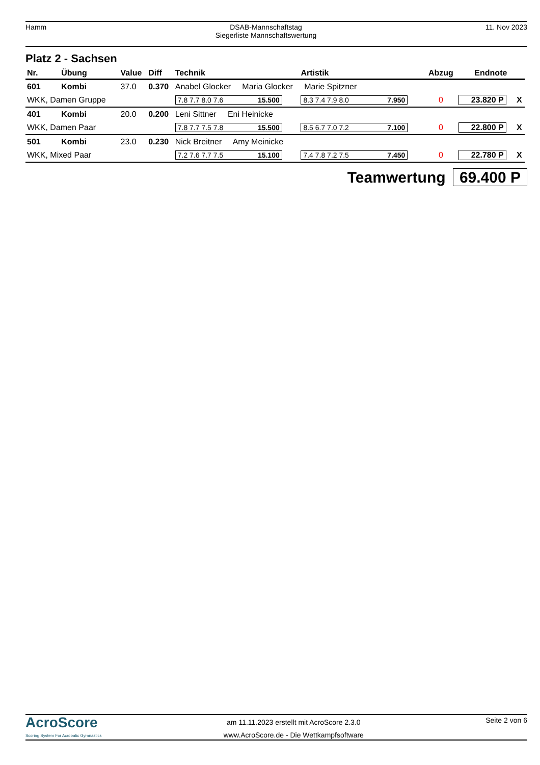Hamm DSAB-Mannschaftstag
Siegerliste Mannschaftswertung
11. Nov 2023
Platz 2 - Sachsen
| Nr. | Übung | Value | Diff | Technik | Artistik | Abzug | Endnote | |
| --- | --- | --- | --- | --- | --- | --- | --- | --- |
| 601 | Kombi | 37.0 | 0.370 | Anabel Glocker Maria Glocker Marie Spitzner | | | | |
| WKK, Damen Gruppe | | | | 7.8 7.7 8.0 7.6 15.500 | 8.3 7.4 7.9 8.0 7.950 | 0 | 23.820 P | X |
| 401 | Kombi | 20.0 | 0.200 | Leni Sittner Eni Heinicke | | | | |
| WKK, Damen Paar | | | | 7.8 7.7 7.5 7.8 15.500 | 8.5 6.7 7.0 7.2 7.100 | 0 | 22.800 P | X |
| 501 | Kombi | 23.0 | 0.230 | Nick Breitner Amy Meinicke | | | | |
| WKK, Mixed Paar | | | | 7.2 7.6 7.7 7.5 15.100 | 7.4 7.8 7.2 7.5 7.450 | 0 | 22.780 P | X |
Teamwertung 69.400 P
AcroScore
Scoring System For Acrobatic Gymnastics
am 11.11.2023 erstellt mit AcroScore 2.3.0
www.AcroScore.de - Die Wettkampfsoftware
Seite 2 von 6